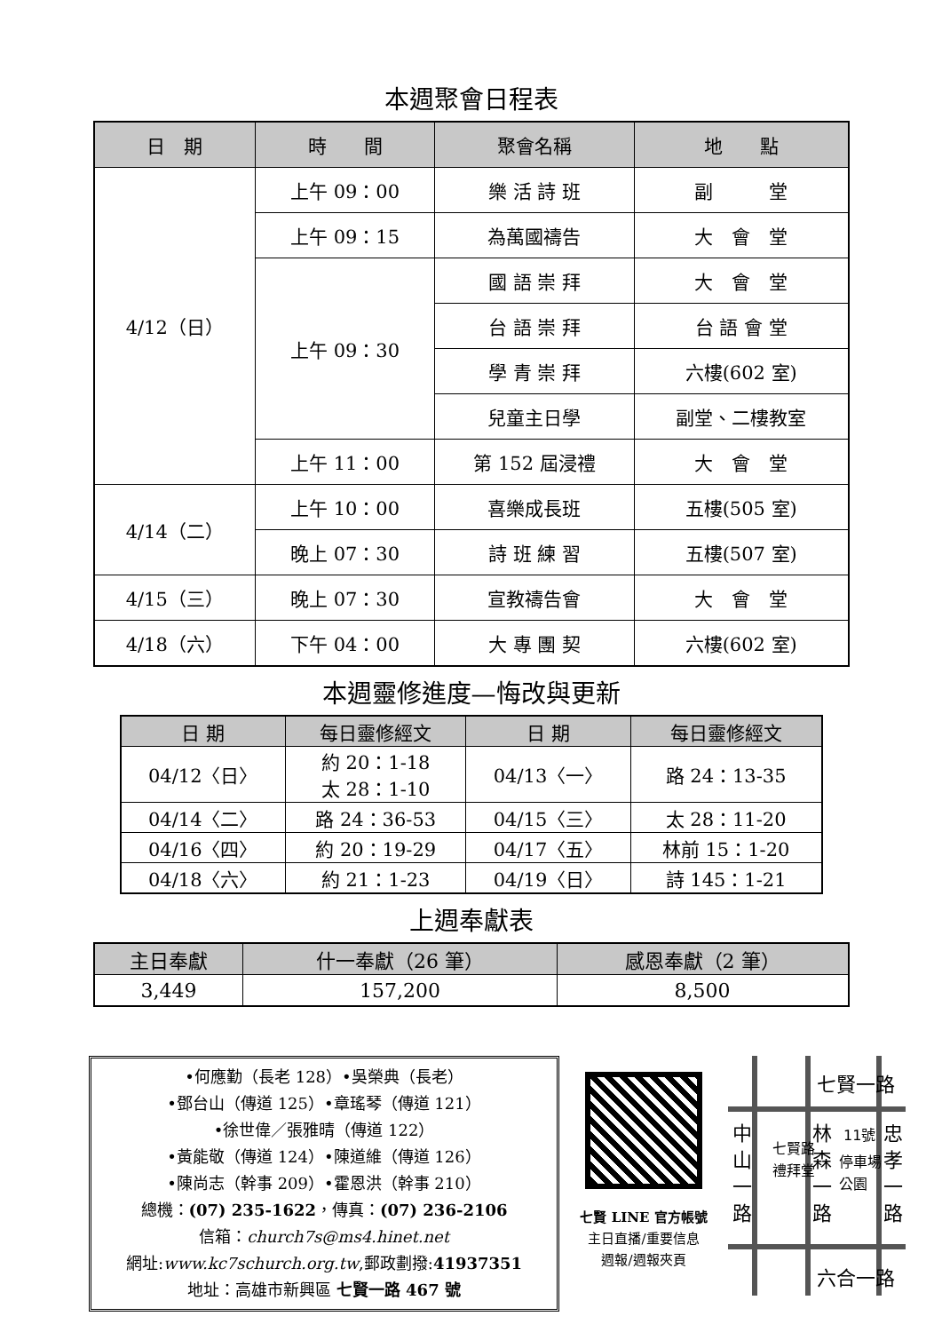本週聚會日程表
| 日 期 | 時 間 | 聚會名稱 | 地 點 |
| --- | --- | --- | --- |
| 4/12（日） | 上午 09：00 | 樂 活 詩 班 | 副 堂 |
| | 上午 09：15 | 為萬國禱告 | 大 會 堂 |
| | 上午 09：30 | 國 語 崇 拜 | 大 會 堂 |
| | | 台 語 崇 拜 | 台 語 會 堂 |
| | | 學 青 崇 拜 | 六樓(602 室) |
| | | 兒童主日學 | 副堂、二樓教室 |
| | 上午 11：00 | 第 152 屆浸禮 | 大 會 堂 |
| 4/14（二） | 上午 10：00 | 喜樂成長班 | 五樓(505 室) |
| | 晚上 07：30 | 詩 班 練 習 | 五樓(507 室) |
| 4/15（三） | 晚上 07：30 | 宣教禱告會 | 大 會 堂 |
| 4/18（六） | 下午 04：00 | 大 專 團 契 | 六樓(602 室) |
本週靈修進度—悔改與更新
| 日 期 | 每日靈修經文 | 日 期 | 每日靈修經文 |
| --- | --- | --- | --- |
| 04/12〈日〉 | 約 20：1-18 太 28：1-10 | 04/13〈一〉 | 路 24：13-35 |
| 04/14〈二〉 | 路 24：36-53 | 04/15〈三〉 | 太 28：11-20 |
| 04/16〈四〉 | 約 20：19-29 | 04/17〈五〉 | 林前 15：1-20 |
| 04/18〈六〉 | 約 21：1-23 | 04/19〈日〉 | 詩 145：1-21 |
上週奉獻表
| 主日奉獻 | 什一奉獻（26 筆） | 感恩奉獻（2 筆） |
| --- | --- | --- |
| 3,449 | 157,200 | 8,500 |
•何應勤（長老 128）•吳榮典（長老）
•鄧台山（傳道 125）•章瑤琴（傳道 121）
•徐世偉／張雅晴（傳道 122）
•黃能敬（傳道 124）•陳道維（傳道 126）
•陳尚志（幹事 209）•霍恩洪（幹事 210）
總機：(07) 235-1622，傳真：(07) 236-2106
信箱：church7s@ms4.hinet.net
網址:www.kc7schurch.org.tw,郵政劃撥:41937351
地址：高雄市新興區 七賢一路 467 號
七賢 LINE 官方帳號
主日直播/重要信息
週報/週報夾頁
七賢一路
六合一路
中
山
一
路
林
森
一
路
忠
孝
一
路
七賢路
禮拜堂
11號
停車場
公園